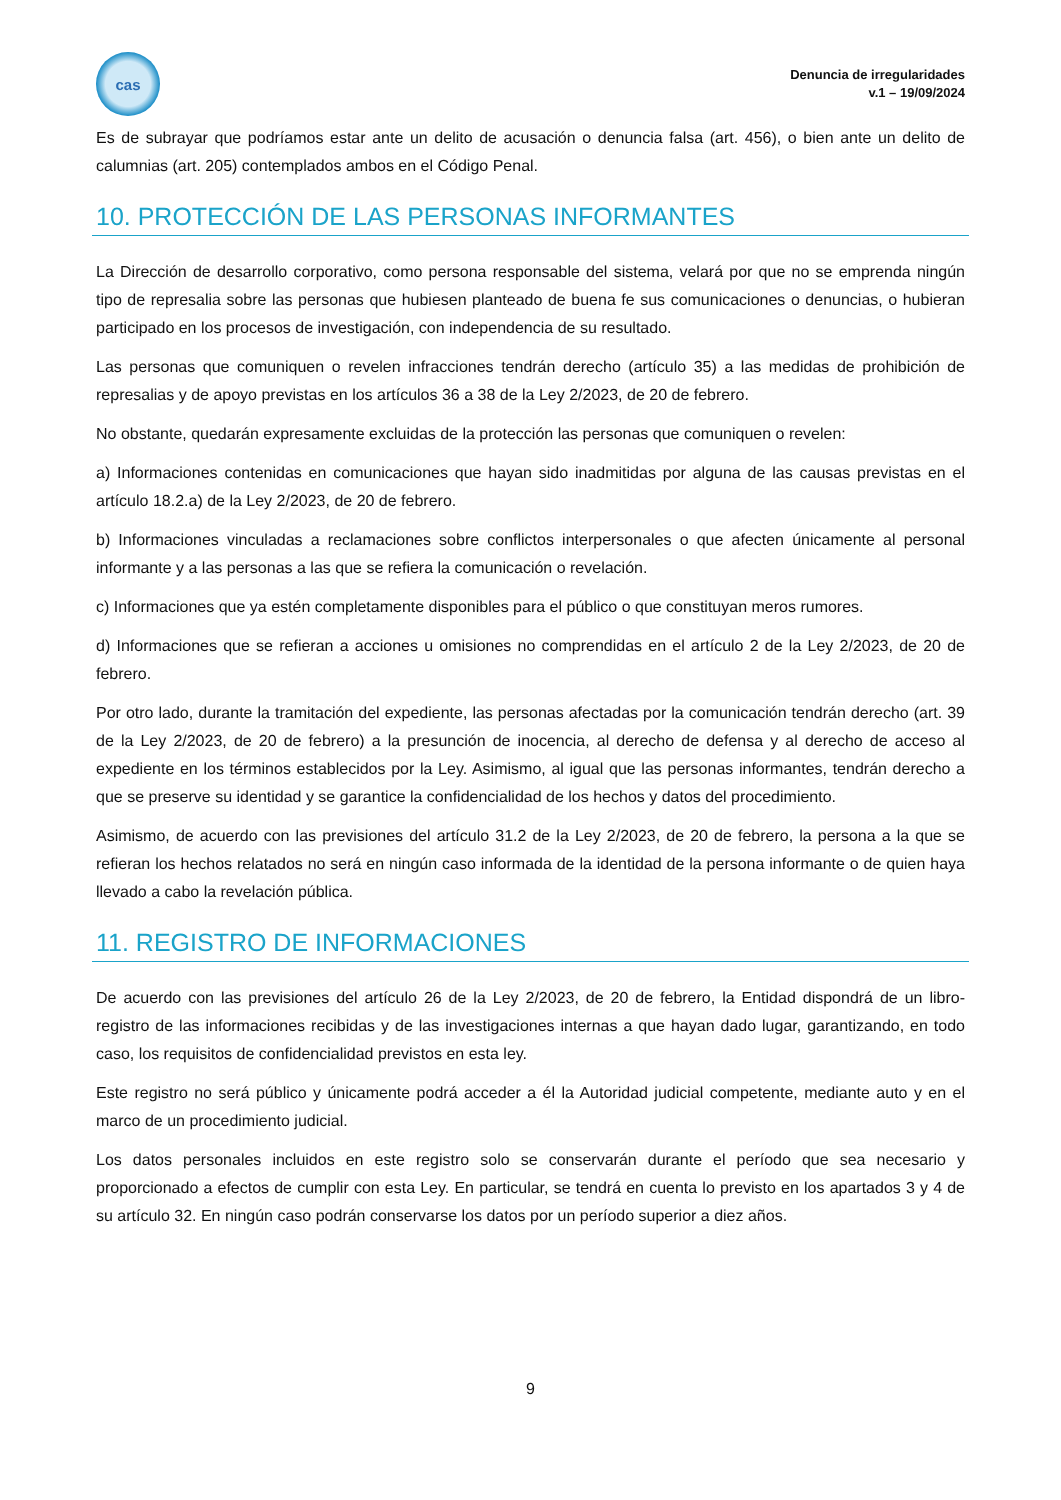cas
Denuncia de irregularidades
v.1 – 19/09/2024
Es de subrayar que podríamos estar ante un delito de acusación o denuncia falsa (art. 456), o bien ante un delito de calumnias (art. 205) contemplados ambos en el Código Penal.
10. PROTECCIÓN DE LAS PERSONAS INFORMANTES
La Dirección de desarrollo corporativo, como persona responsable del sistema, velará por que no se emprenda ningún tipo de represalia sobre las personas que hubiesen planteado de buena fe sus comunicaciones o denuncias, o hubieran participado en los procesos de investigación, con independencia de su resultado.
Las personas que comuniquen o revelen infracciones tendrán derecho (artículo 35) a las medidas de prohibición de represalias y de apoyo previstas en los artículos 36 a 38 de la Ley 2/2023, de 20 de febrero.
No obstante, quedarán expresamente excluidas de la protección las personas que comuniquen o revelen:
a) Informaciones contenidas en comunicaciones que hayan sido inadmitidas por alguna de las causas previstas en el artículo 18.2.a) de la Ley 2/2023, de 20 de febrero.
b) Informaciones vinculadas a reclamaciones sobre conflictos interpersonales o que afecten únicamente al personal informante y a las personas a las que se refiera la comunicación o revelación.
c) Informaciones que ya estén completamente disponibles para el público o que constituyan meros rumores.
d) Informaciones que se refieran a acciones u omisiones no comprendidas en el artículo 2 de la Ley 2/2023, de 20 de febrero.
Por otro lado, durante la tramitación del expediente, las personas afectadas por la comunicación tendrán derecho (art. 39 de la Ley 2/2023, de 20 de febrero) a la presunción de inocencia, al derecho de defensa y al derecho de acceso al expediente en los términos establecidos por la Ley. Asimismo, al igual que las personas informantes, tendrán derecho a que se preserve su identidad y se garantice la confidencialidad de los hechos y datos del procedimiento.
Asimismo, de acuerdo con las previsiones del artículo 31.2 de la Ley 2/2023, de 20 de febrero, la persona a la que se refieran los hechos relatados no será en ningún caso informada de la identidad de la persona informante o de quien haya llevado a cabo la revelación pública.
11. REGISTRO DE INFORMACIONES
De acuerdo con las previsiones del artículo 26 de la Ley 2/2023, de 20 de febrero, la Entidad dispondrá de un libro-registro de las informaciones recibidas y de las investigaciones internas a que hayan dado lugar, garantizando, en todo caso, los requisitos de confidencialidad previstos en esta ley.
Este registro no será público y únicamente podrá acceder a él la Autoridad judicial competente, mediante auto y en el marco de un procedimiento judicial.
Los datos personales incluidos en este registro solo se conservarán durante el período que sea necesario y proporcionado a efectos de cumplir con esta Ley. En particular, se tendrá en cuenta lo previsto en los apartados 3 y 4 de su artículo 32. En ningún caso podrán conservarse los datos por un período superior a diez años.
9